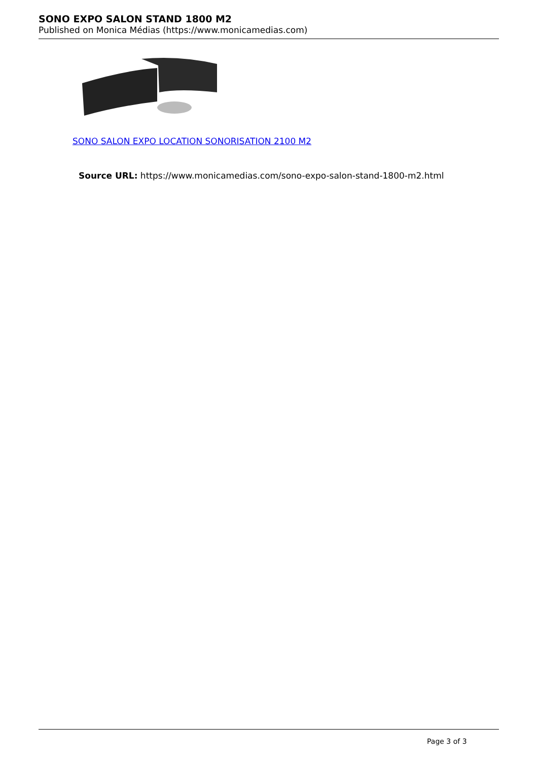SONO EXPO SALON STAND 1800 M2
Published on Monica Médias (https://www.monicamedias.com)
SONO SALON EXPO LOCATION SONORISATION 2100 M2
Source URL: https://www.monicamedias.com/sono-expo-salon-stand-1800-m2.html
Page 3 of 3